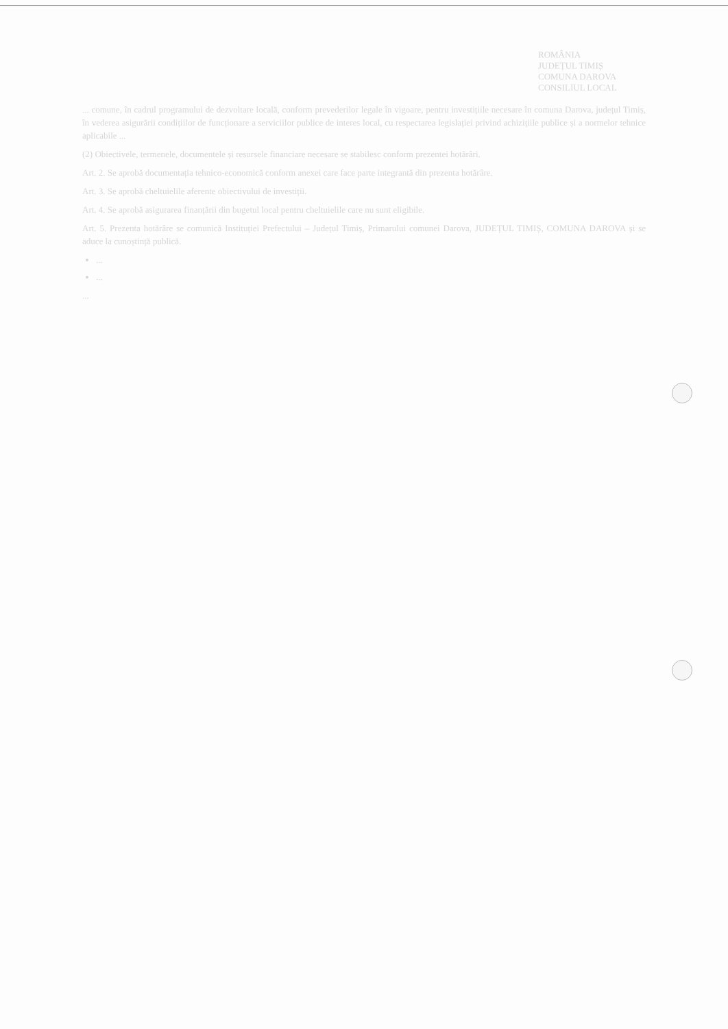ROMÂNIA
JUDEȚUL TIMIȘ
COMUNA DAROVA
CONSILIUL LOCAL
... comune, în cadrul programului de dezvoltare locală, conform prevederilor legale în vigoare, pentru investițiile necesare în comuna Darova, județul Timiș, în vederea asigurării condițiilor de funcționare a serviciilor publice de interes local, cu respectarea legislației privind achizițiile publice și a normelor tehnice aplicabile ...
(2) Obiectivele, termenele, documentele și resursele financiare necesare se stabilesc conform prezentei hotărâri.
Art. 2. Se aprobă documentația tehnico-economică conform anexei care face parte integrantă din prezenta hotărâre.
Art. 3. Se aprobă cheltuielile aferente obiectivului de investiții.
Art. 4. Se aprobă asigurarea finanțării din bugetul local pentru cheltuielile care nu sunt eligibile.
Art. 5. Prezenta hotărâre se comunică Instituției Prefectului – Județul Timiș, Primarului comunei Darova, JUDEȚUL TIMIȘ, COMUNA DAROVA și se aduce la cunoștință publică.
...
...
...